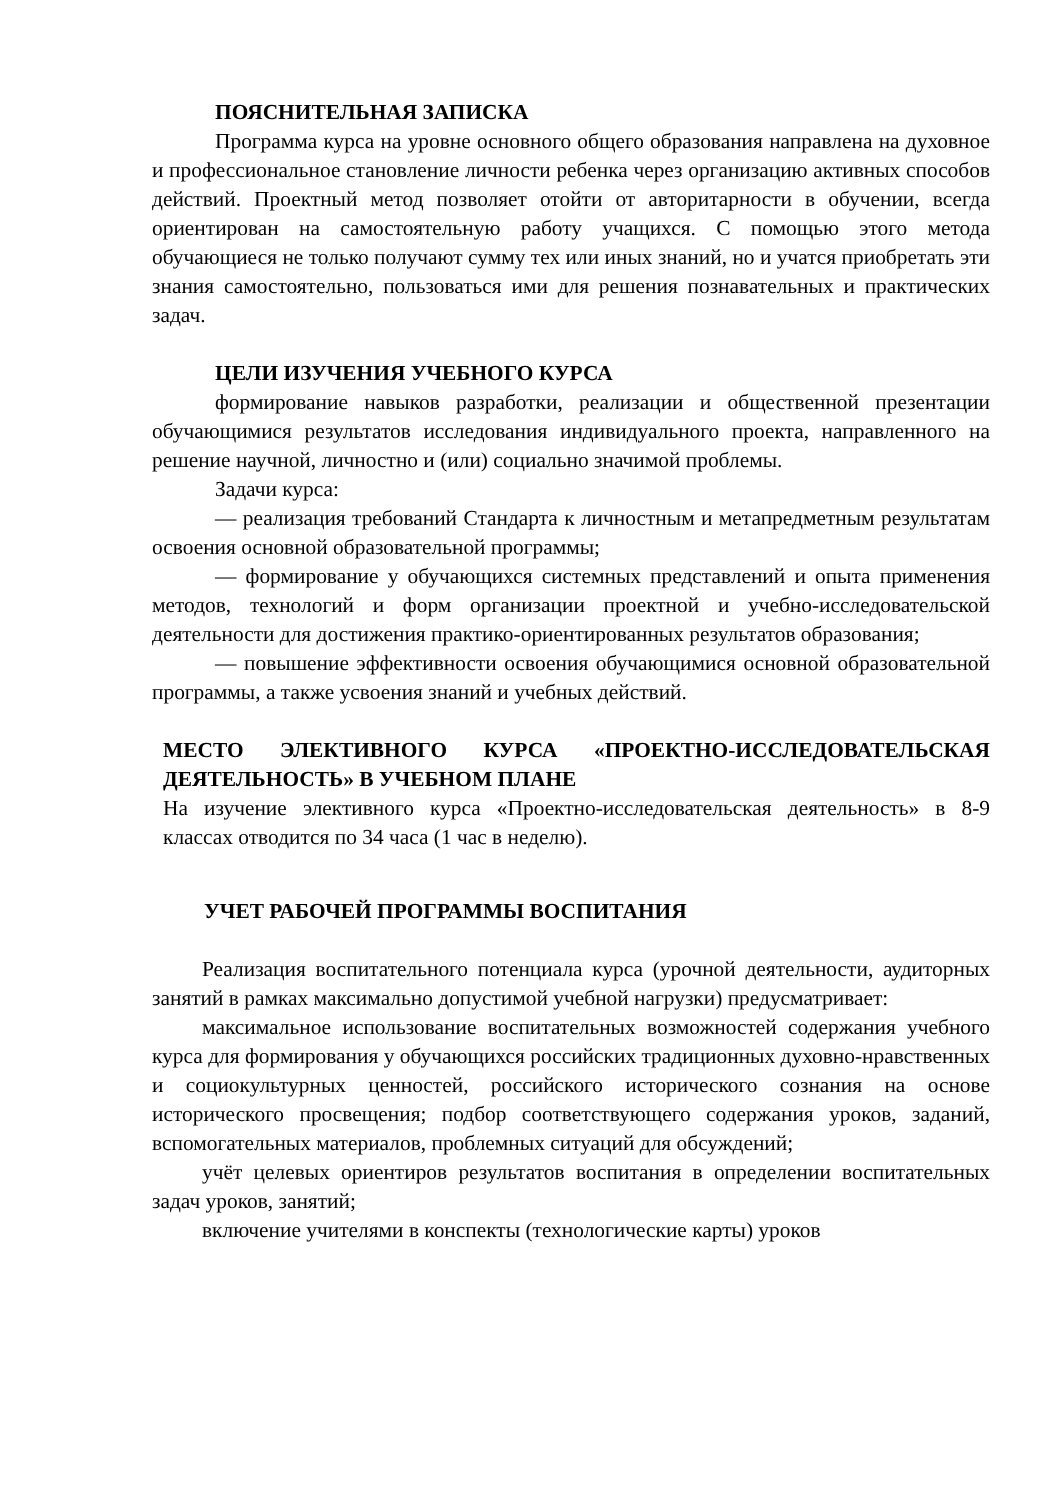ПОЯСНИТЕЛЬНАЯ ЗАПИСКА
Программа курса на уровне основного общего образования направлена на духовное и профессиональное становление личности ребенка через организацию активных способов действий. Проектный метод позволяет отойти от авторитарности в обучении, всегда ориентирован на самостоятельную работу учащихся. С помощью этого метода обучающиеся не только получают сумму тех или иных знаний, но и учатся приобретать эти знания самостоятельно, пользоваться ими для решения познавательных и практических задач.
ЦЕЛИ ИЗУЧЕНИЯ УЧЕБНОГО КУРСА
формирование навыков разработки, реализации и общественной презентации обучающимися результатов исследования индивидуального проекта, направленного на решение научной, личностно и (или) социально значимой проблемы.
Задачи курса:
— реализация требований Стандарта к личностным и метапредметным результатам освоения основной образовательной программы;
— формирование у обучающихся системных представлений и опыта применения методов, технологий и форм организации проектной и учебно-исследовательской деятельности для достижения практико-ориентированных результатов образования;
— повышение эффективности освоения обучающимися основной образовательной программы, а также усвоения знаний и учебных действий.
МЕСТО ЭЛЕКТИВНОГО КУРСА «ПРОЕКТНО-ИССЛЕДОВАТЕЛЬСКАЯ ДЕЯТЕЛЬНОСТЬ» В УЧЕБНОМ ПЛАНЕ
На изучение элективного курса «Проектно-исследовательская деятельность» в 8-9 классах отводится по 34 часа (1 час в неделю).
УЧЕТ РАБОЧЕЙ ПРОГРАММЫ ВОСПИТАНИЯ
Реализация воспитательного потенциала курса (урочной деятельности, аудиторных занятий в рамках максимально допустимой учебной нагрузки) предусматривает:
максимальное использование воспитательных возможностей содержания учебного курса для формирования у обучающихся российских традиционных духовно-нравственных и социокультурных ценностей, российского исторического сознания на основе исторического просвещения; подбор соответствующего содержания уроков, заданий, вспомогательных материалов, проблемных ситуаций для обсуждений;
учёт целевых ориентиров результатов воспитания в определении воспитательных задач уроков, занятий;
включение учителями в конспекты (технологические карты) уроков